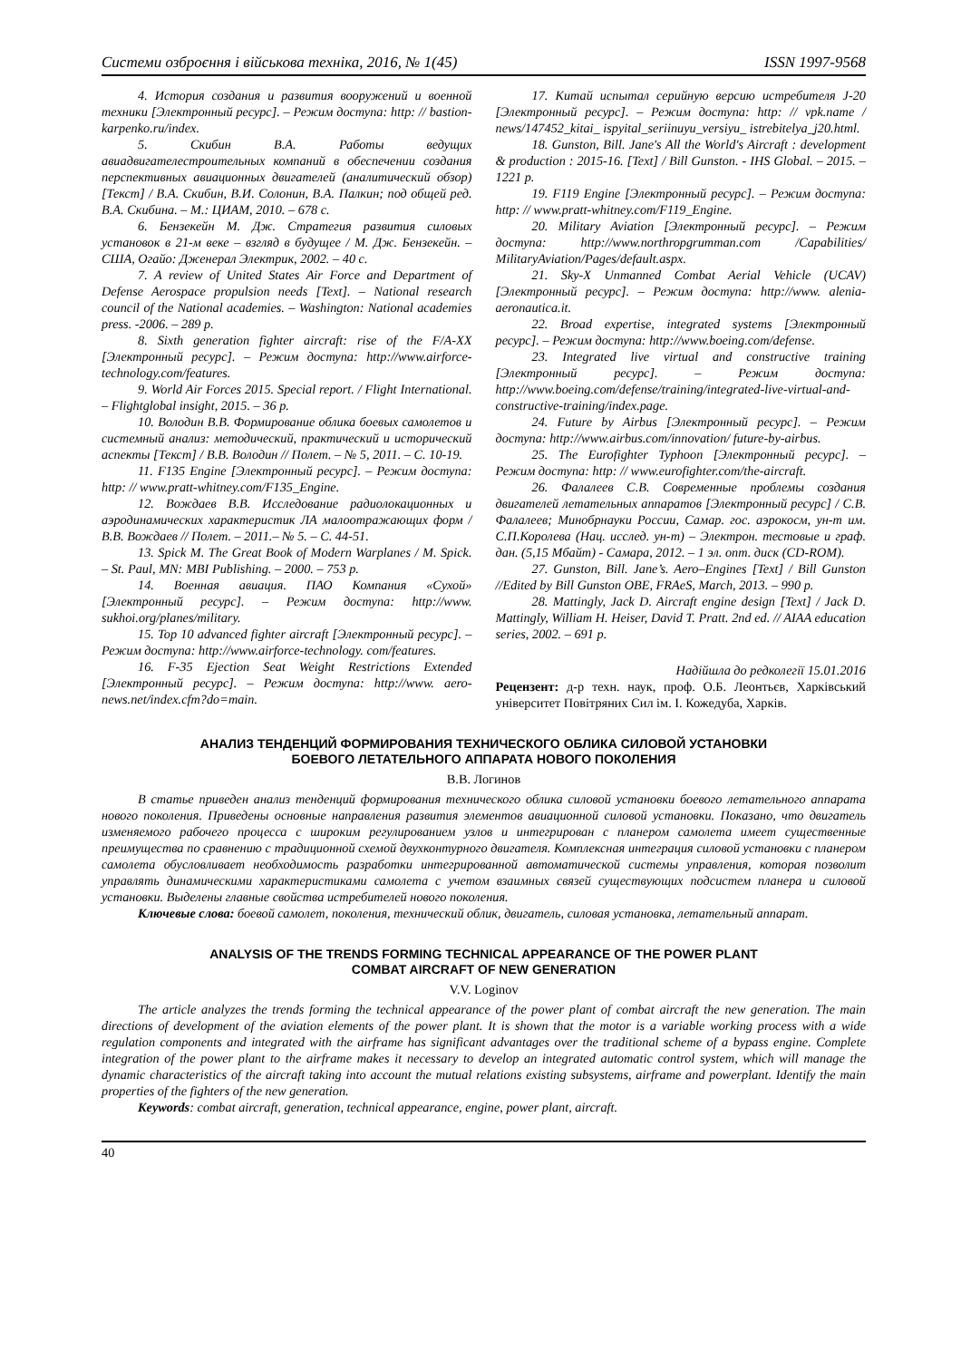Системи озброєння і військова техніка, 2016, № 1(45) ISSN 1997-9568
4. История создания и развития вооружений и военной техники [Электронный ресурс]. – Режим доступа: http: // bastion-karpenko.ru/index.
5. Скибин В.А. Работы ведущих авиадвигателестроительных компаний в обеспечении создания перспективных авиационных двигателей (аналитический обзор) [Текст] / В.А. Скибин, В.И. Солонин, В.А. Палкин; под общей ред. В.А. Скибина. – М.: ЦИАМ, 2010. – 678 с.
6. Бензекейн М. Дж. Стратегия развития силовых установок в 21-м веке – взгляд в будущее / М. Дж. Бензекейн. – США, Огайо: Дженерал Электрик, 2002. – 40 с.
7. A review of United States Air Force and Department of Defense Aerospace propulsion needs [Text]. – National research council of the National academies. – Washington: National academies press. -2006. – 289 p.
8. Sixth generation fighter aircraft: rise of the F/A-XX [Электронный ресурс]. – Режим доступа: http://www.airforce-technology.com/features.
9. World Air Forces 2015. Special report. / Flight International. – Flightglobal insight, 2015. – 36 p.
10. Володин В.В. Формирование облика боевых самолетов и системный анализ: методический, практический и исторический аспекты [Текст] / В.В. Володин // Полет. – № 5, 2011. – С. 10-19.
11. F135 Engine [Электронный ресурс]. – Режим доступа: http: // www.pratt-whitney.com/F135_Engine.
12. Вождаев В.В. Исследование радиолокационных и аэродинамических характеристик ЛА малоотражающих форм / В.В. Вождаев // Полет. – 2011.– № 5. – С. 44-51.
13. Spick M. The Great Book of Modern Warplanes / M. Spick. – St. Paul, MN: MBI Publishing. – 2000. – 753 p.
14. Военная авиация. ПАО Компания «Сухой» [Электронный ресурс]. – Режим доступа: http://www. sukhoi.org/planes/military.
15. Top 10 advanced fighter aircraft [Электронный ресурс]. – Режим доступа: http://www.airforce-technology. com/features.
16. F-35 Ejection Seat Weight Restrictions Extended [Электронный ресурс]. – Режим доступа: http://www. aero-news.net/index.cfm?do=main.
17. Китай испытал серийную версию истребителя J-20 [Электронный ресурс]. – Режим доступа: http: // vpk.name / news/147452_kitai_ ispyital_seriinuyu_versiyu_ istrebitelya_j20.html.
18. Gunston, Bill. Jane's All the World's Aircraft : development & production : 2015-16. [Text] / Bill Gunston. - IHS Global. – 2015. – 1221 p.
19. F119 Engine [Электронный ресурс]. – Режим доступа: http: // www.pratt-whitney.com/F119_Engine.
20. Military Aviation [Электронный ресурс]. – Режим доступа: http://www.northropgrumman.com /Capabilities/ MilitaryAviation/Pages/default.aspx.
21. Sky-X Unmanned Combat Aerial Vehicle (UCAV) [Электронный ресурс]. – Режим доступа: http://www. alenia-aeronautica.it.
22. Broad expertise, integrated systems [Электронный ресурс]. – Режим доступа: http://www.boeing.com/defense.
23. Integrated live virtual and constructive training [Электронный ресурс]. – Режим доступа: http://www.boeing.com/defense/training/integrated-live-virtual-and-constructive-training/index.page.
24. Future by Airbus [Электронный ресурс]. – Режим доступа: http://www.airbus.com/innovation/ future-by-airbus.
25. The Eurofighter Typhoon [Электронный ресурс]. – Режим доступа: http: // www.eurofighter.com/the-aircraft.
26. Фалалеев С.В. Современные проблемы создания двигателей летательных аппаратов [Электронный ресурс] / С.В. Фалалеев; Минобрнауки России, Самар. гос. аэрокосм, ун-т им. С.П.Королева (Нац. исслед. ун-т) – Электрон. тестовые и граф. дан. (5,15 Мбайт) - Самара, 2012. – 1 эл. опт. диск (CD-ROM).
27. Gunston, Bill. Jane’s. Aero–Engines [Text] / Bill Gunston //Edited by Bill Gunston OBE, FRAeS, March, 2013. – 990 p.
28. Mattingly, Jack D. Aircraft engine design [Text] / Jack D. Mattingly, William H. Heiser, David T. Pratt. 2nd ed. // AIAA education series, 2002. – 691 p.
Надійшла до редколегії 15.01.2016
Рецензент: д-р техн. наук, проф. О.Б. Леонтьєв, Харківський університет Повітряних Сил ім. І. Кожедуба, Харків.
АНАЛИЗ ТЕНДЕНЦИЙ ФОРМИРОВАНИЯ ТЕХНИЧЕСКОГО ОБЛИКА СИЛОВОЙ УСТАНОВКИ
БОЕВОГО ЛЕТАТЕЛЬНОГО АППАРАТА НОВОГО ПОКОЛЕНИЯ
В.В. Логинов
В статье приведен анализ тенденций формирования технического облика силовой установки боевого летательного аппарата нового поколения. Приведены основные направления развития элементов авиационной силовой установки. Показано, что двигатель изменяемого рабочего процесса с широким регулированием узлов и интегрирован с планером самолета имеет существенные преимущества по сравнению с традиционной схемой двухконтурного двигателя. Комплексная интеграция силовой установки с планером самолета обусловливает необходимость разработки интегрированной автоматической системы управления, которая позволит управлять динамическими характеристиками самолета с учетом взаимных связей существующих подсистем планера и силовой установки. Выделены главные свойства истребителей нового поколения.
Ключевые слова: боевой самолет, поколения, технический облик, двигатель, силовая установка, летательный аппарат.
ANALYSIS OF THE TRENDS FORMING TECHNICAL APPEARANCE OF THE POWER PLANT
COMBAT AIRCRAFT OF NEW GENERATION
V.V. Loginov
The article analyzes the trends forming the technical appearance of the power plant of combat aircraft the new generation. The main directions of development of the aviation elements of the power plant. It is shown that the motor is a variable working process with a wide regulation components and integrated with the airframe has significant advantages over the traditional scheme of a bypass engine. Complete integration of the power plant to the airframe makes it necessary to develop an integrated automatic control system, which will manage the dynamic characteristics of the aircraft taking into account the mutual relations existing subsystems, airframe and powerplant. Identify the main properties of the fighters of the new generation.
Keywords: combat aircraft, generation, technical appearance, engine, power plant, aircraft.
40